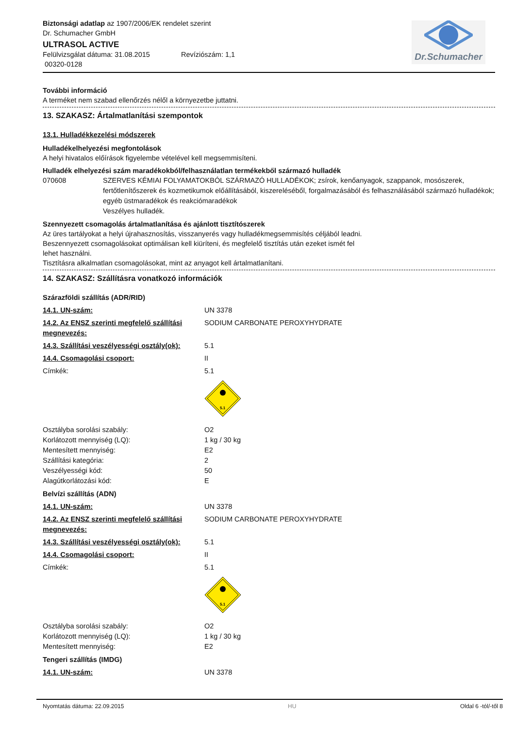Dr.Schumacher
Biztonsági adatlap az 1907/2006/EK rendelet szerint
Dr. Schumacher GmbH
ULTRASOL ACTIVE
Felülvizsgálat dátuma: 31.08.2015 Revíziószám: 1,1
00320-0128
További információ
A terméket nem szabad ellenőrzés nélől a környezetbe juttatni.
13. SZAKASZ: Ártalmatlanítási szempontok
13.1. Hulladékkezelési módszerek
Hulladékelhelyezési megfontolások
A helyi hivatalos előírások figyelembe vételével kell megsemmisíteni.
Hulladék elhelyezési szám maradékokból/felhasználatlan termékekből származó hulladék
070608 SZERVES KÉMIAI FOLYAMATOKBÓL SZÁRMAZÓ HULLADÉKOK; zsírok, kenőanyagok, szappanok, mosószerek, fertőtlenítőszerek és kozmetikumok előállításából, kiszereléséből, forgalmazásából és felhasználásából származó hulladékok; egyéb üstmaradékok és reakciómaradékok
Veszélyes hulladék.
Szennyezett csomagolás ártalmatlanítása és ajánlott tisztítószerek
Az üres tartályokat a helyi újrahasznosítás, visszanyerés vagy hulladékmegsemmisítés céljából leadni.
Beszennyezett csomagolásokat optimálisan kell kiüríteni, és megfelelő tisztítás után ezeket ismét fel
lehet használni.
Tisztításra alkalmatlan csomagolásokat, mint az anyagot kell ártalmatlanítani.
14. SZAKASZ: Szállításra vonatkozó információk
Szárazföldi szállítás (ADR/RID)
14.1. UN-szám: UN 3378
14.2. Az ENSZ szerinti megfelelő szállítási megnevezés: SODIUM CARBONATE PEROXYHYDRATE
14.3. Szállítási veszélyességi osztály(ok): 5.1
14.4. Csomagolási csoport: II
Címkék: 5.1
5.1
Osztályba sorolási szabály: O2
Korlátozott mennyiség (LQ): 1 kg / 30 kg
Mentesített mennyiség: E2
Szállítási kategória: 2
Veszélyességi kód: 50
Alagútkorlátozási kód: E
Belvízi szállítás (ADN)
14.1. UN-szám: UN 3378
14.2. Az ENSZ szerinti megfelelő szállítási megnevezés: SODIUM CARBONATE PEROXYHYDRATE
14.3. Szállítási veszélyességi osztály(ok): 5.1
14.4. Csomagolási csoport: II
Címkék: 5.1
5.1
Osztályba sorolási szabály: O2
Korlátozott mennyiség (LQ): 1 kg / 30 kg
Mentesített mennyiség: E2
Tengeri szállítás (IMDG)
14.1. UN-szám: UN 3378
Nyomtatás dátuma: 22.09.2015 HU Oldal 6 -tól/-től 8